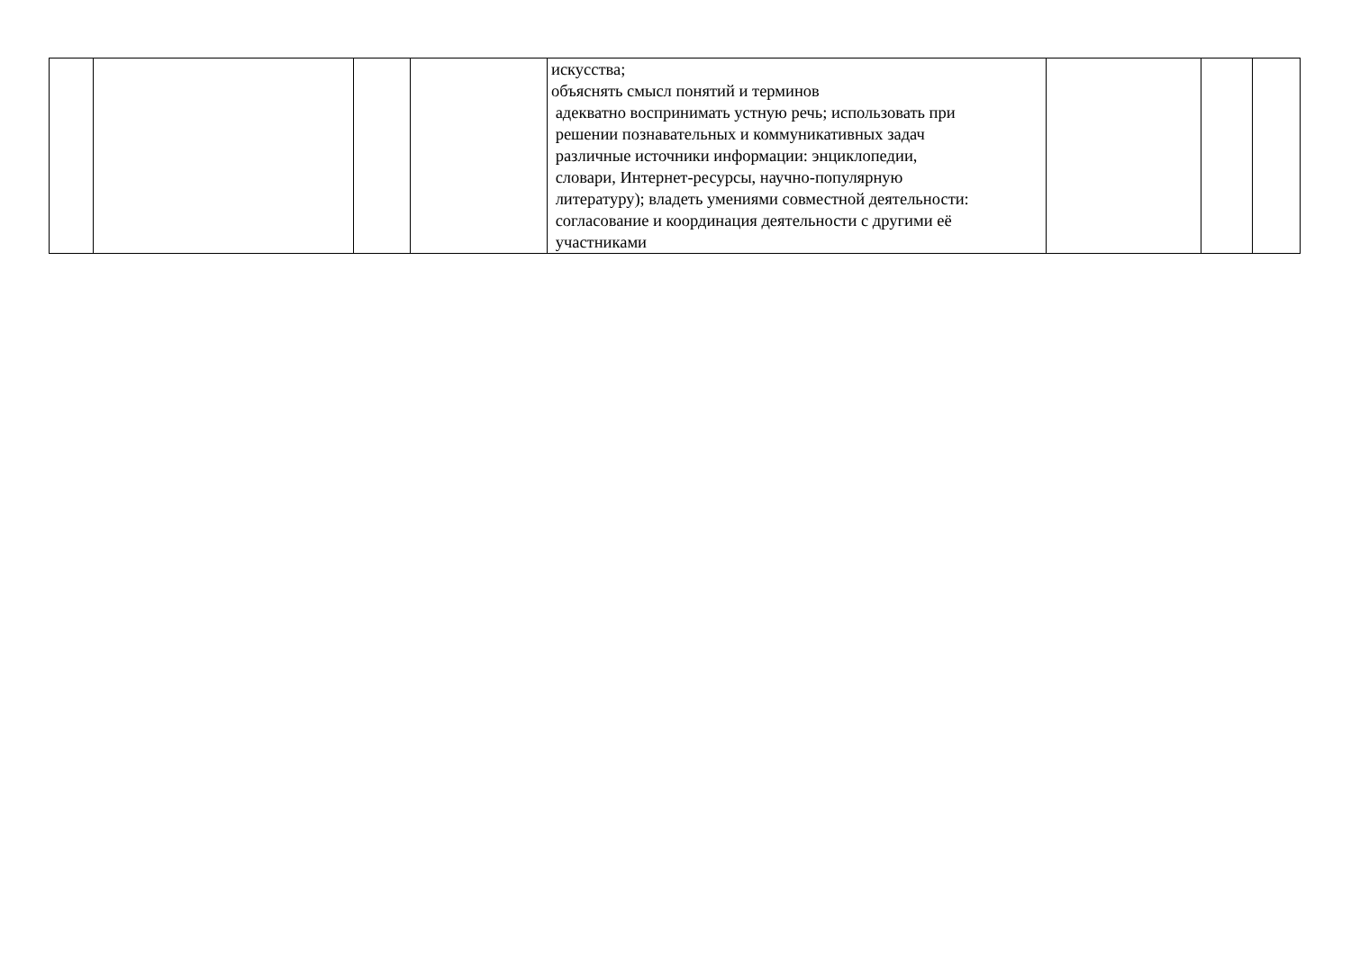| | | | | искусства; объяснять смысл понятий и терминов адекватно воспринимать устную речь; использовать при решении познавательных и коммуникативных задач различные источники информации: энциклопедии, словари, Интернет-ресурсы, научно-популярную литературу); владеть умениями совместной деятельности: согласование и координация деятельности с другими её участниками | | | |